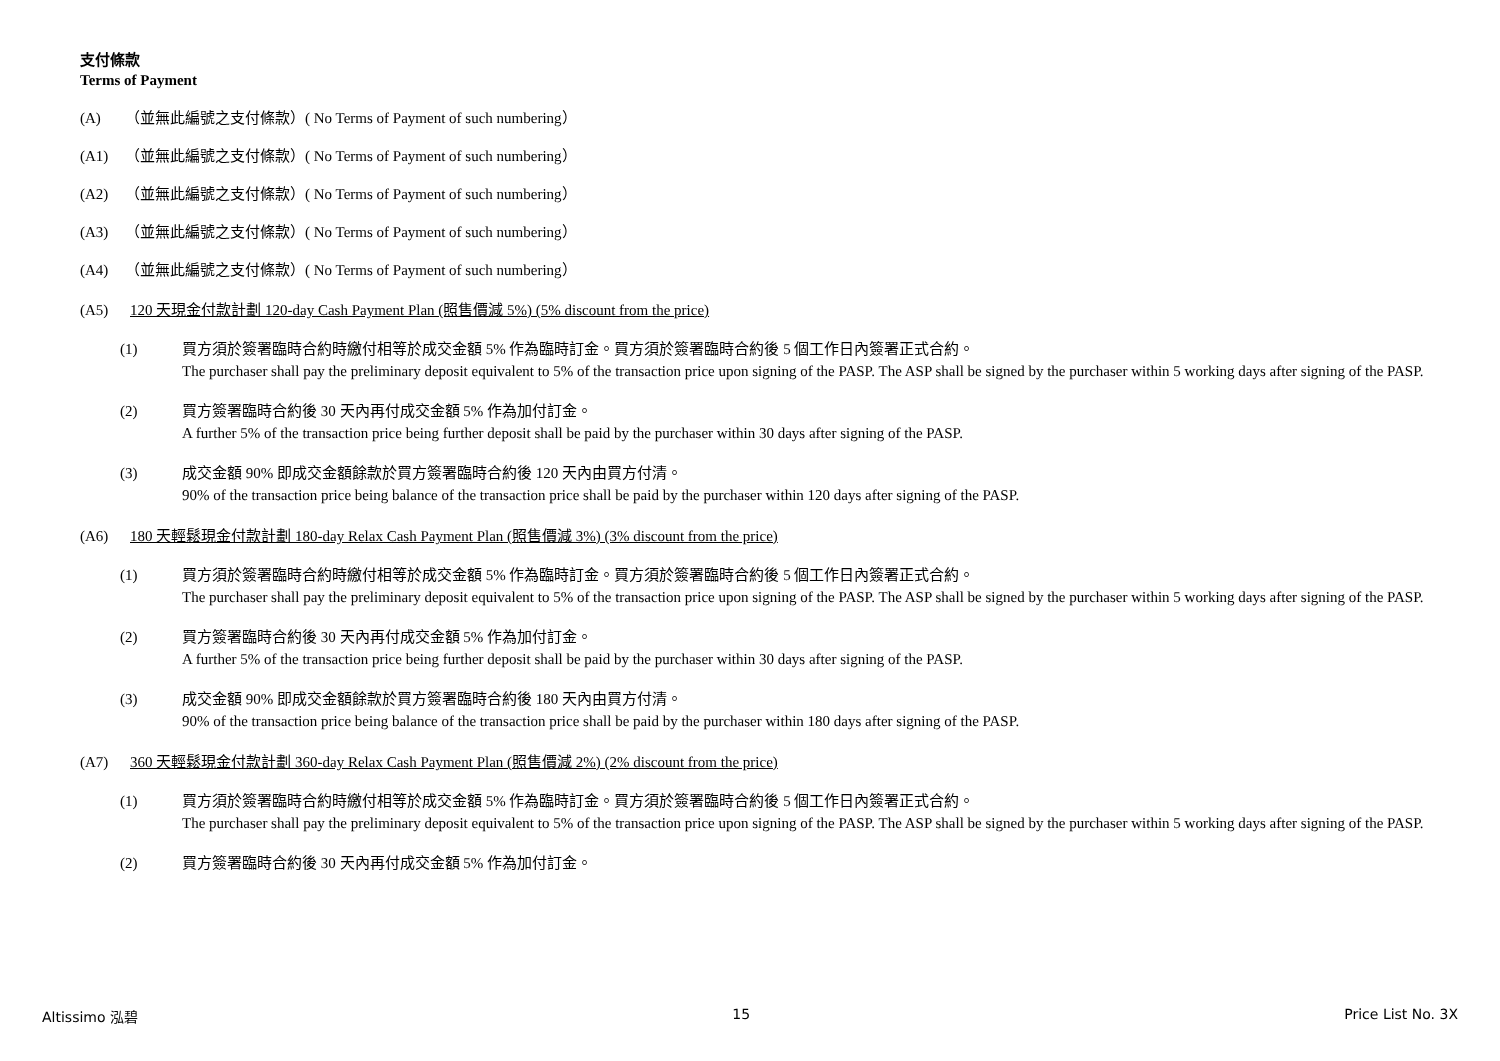支付條款
Terms of Payment
(A) （並無此編號之支付條款）( No Terms of Payment of such numbering）
(A1) （並無此編號之支付條款）( No Terms of Payment of such numbering）
(A2) （並無此編號之支付條款）( No Terms of Payment of such numbering）
(A3) （並無此編號之支付條款）( No Terms of Payment of such numbering）
(A4) （並無此編號之支付條款）( No Terms of Payment of such numbering）
(A5) 120 天現金付款計劃 120-day Cash Payment Plan (照售價減 5%) (5% discount from the price)
(1) 買方須於簽署臨時合約時繳付相等於成交金額 5% 作為臨時訂金。買方須於簽署臨時合約後 5 個工作日內簽署正式合約。
The purchaser shall pay the preliminary deposit equivalent to 5% of the transaction price upon signing of the PASP. The ASP shall be signed by the purchaser within 5 working days after signing of the PASP.
(2) 買方簽署臨時合約後 30 天內再付成交金額 5% 作為加付訂金。
A further 5% of the transaction price being further deposit shall be paid by the purchaser within 30 days after signing of the PASP.
(3) 成交金額 90% 即成交金額餘款於買方簽署臨時合約後 120 天內由買方付清。
90% of the transaction price being balance of the transaction price shall be paid by the purchaser within 120 days after signing of the PASP.
(A6) 180 天輕鬆現金付款計劃 180-day Relax Cash Payment Plan (照售價減 3%) (3% discount from the price)
(1) 買方須於簽署臨時合約時繳付相等於成交金額 5% 作為臨時訂金。買方須於簽署臨時合約後 5 個工作日內簽署正式合約。
The purchaser shall pay the preliminary deposit equivalent to 5% of the transaction price upon signing of the PASP. The ASP shall be signed by the purchaser within 5 working days after signing of the PASP.
(2) 買方簽署臨時合約後 30 天內再付成交金額 5% 作為加付訂金。
A further 5% of the transaction price being further deposit shall be paid by the purchaser within 30 days after signing of the PASP.
(3) 成交金額 90% 即成交金額餘款於買方簽署臨時合約後 180 天內由買方付清。
90% of the transaction price being balance of the transaction price shall be paid by the purchaser within 180 days after signing of the PASP.
(A7) 360 天輕鬆現金付款計劃 360-day Relax Cash Payment Plan (照售價減 2%) (2% discount from the price)
(1) 買方須於簽署臨時合約時繳付相等於成交金額 5% 作為臨時訂金。買方須於簽署臨時合約後 5 個工作日內簽署正式合約。
The purchaser shall pay the preliminary deposit equivalent to 5% of the transaction price upon signing of the PASP. The ASP shall be signed by the purchaser within 5 working days after signing of the PASP.
(2) 買方簽署臨時合約後 30 天內再付成交金額 5% 作為加付訂金。
Altissimo 泓碧 15 Price List No. 3X